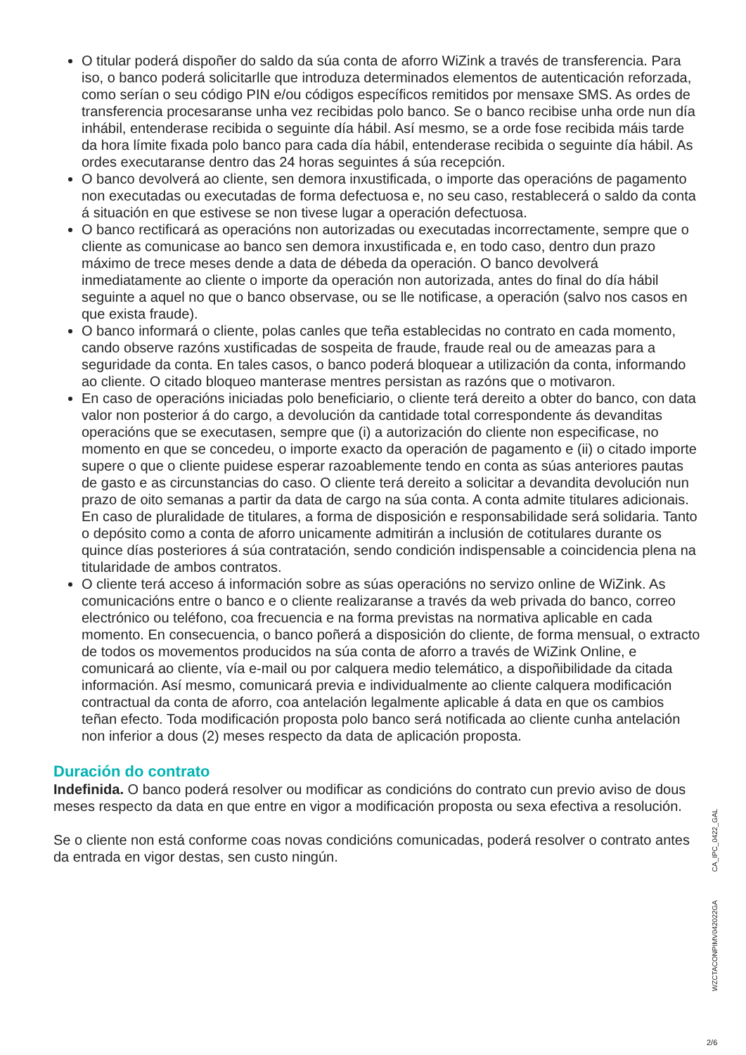O titular poderá dispoñer do saldo da súa conta de aforro WiZink a través de transferencia. Para iso, o banco poderá solicitarlle que introduza determinados elementos de autenticación reforzada, como serían o seu código PIN e/ou códigos específicos remitidos por mensaxe SMS. As ordes de transferencia procesaranse unha vez recibidas polo banco. Se o banco recibise unha orde nun día inhábil, entenderase recibida o seguinte día hábil. Así mesmo, se a orde fose recibida máis tarde da hora límite fixada polo banco para cada día hábil, entenderase recibida o seguinte día hábil. As ordes executaranse dentro das 24 horas seguintes á súa recepción.
O banco devolverá ao cliente, sen demora inxustificada, o importe das operacións de pagamento non executadas ou executadas de forma defectuosa e, no seu caso, restablecerá o saldo da conta á situación en que estivese se non tivese lugar a operación defectuosa.
O banco rectificará as operacións non autorizadas ou executadas incorrectamente, sempre que o cliente as comunicase ao banco sen demora inxustificada e, en todo caso, dentro dun prazo máximo de trece meses dende a data de débeda da operación. O banco devolverá inmediatamente ao cliente o importe da operación non autorizada, antes do final do día hábil seguinte a aquel no que o banco observase, ou se lle notificase, a operación (salvo nos casos en que exista fraude).
O banco informará o cliente, polas canles que teña establecidas no contrato en cada momento, cando observe razóns xustificadas de sospeita de fraude, fraude real ou de ameazas para a seguridade da conta. En tales casos, o banco poderá bloquear a utilización da conta, informando ao cliente. O citado bloqueo manterase mentres persistan as razóns que o motivaron.
En caso de operacións iniciadas polo beneficiario, o cliente terá dereito a obter do banco, con data valor non posterior á do cargo, a devolución da cantidade total correspondente ás devanditas operacións que se executasen, sempre que (i) a autorización do cliente non especificase, no momento en que se concedeu, o importe exacto da operación de pagamento e (ii) o citado importe supere o que o cliente puidese esperar razoablemente tendo en conta as súas anteriores pautas de gasto e as circunstancias do caso. O cliente terá dereito a solicitar a devandita devolución nun prazo de oito semanas a partir da data de cargo na súa conta. A conta admite titulares adicionais. En caso de pluralidade de titulares, a forma de disposición e responsabilidade será solidaria. Tanto o depósito como a conta de aforro unicamente admitirán a inclusión de cotitulares durante os quince días posteriores á súa contratación, sendo condición indispensable a coincidencia plena na titularidade de ambos contratos.
O cliente terá acceso á información sobre as súas operacións no servizo online de WiZink. As comunicacións entre o banco e o cliente realizaranse a través da web privada do banco, correo electrónico ou teléfono, coa frecuencia e na forma previstas na normativa aplicable en cada momento. En consecuencia, o banco poñerá a disposición do cliente, de forma mensual, o extracto de todos os movementos producidos na súa conta de aforro a través de WiZink Online, e comunicará ao cliente, vía e-mail ou por calquera medio telemático, a dispoñibilidade da citada información. Así mesmo, comunicará previa e individualmente ao cliente calquera modificación contractual da conta de aforro, coa antelación legalmente aplicable á data en que os cambios teñan efecto. Toda modificación proposta polo banco será notificada ao cliente cunha antelación non inferior a dous (2) meses respecto da data de aplicación proposta.
Duración do contrato
Indefinida. O banco poderá resolver ou modificar as condicións do contrato cun previo aviso de dous meses respecto da data en que entre en vigor a modificación proposta ou sexa efectiva a resolución.
Se o cliente non está conforme coas novas condicións comunicadas, poderá resolver o contrato antes da entrada en vigor destas, sen custo ningún.
CA_IPC_0422_GAL
WZCTACONPIMV042022GA
2/6